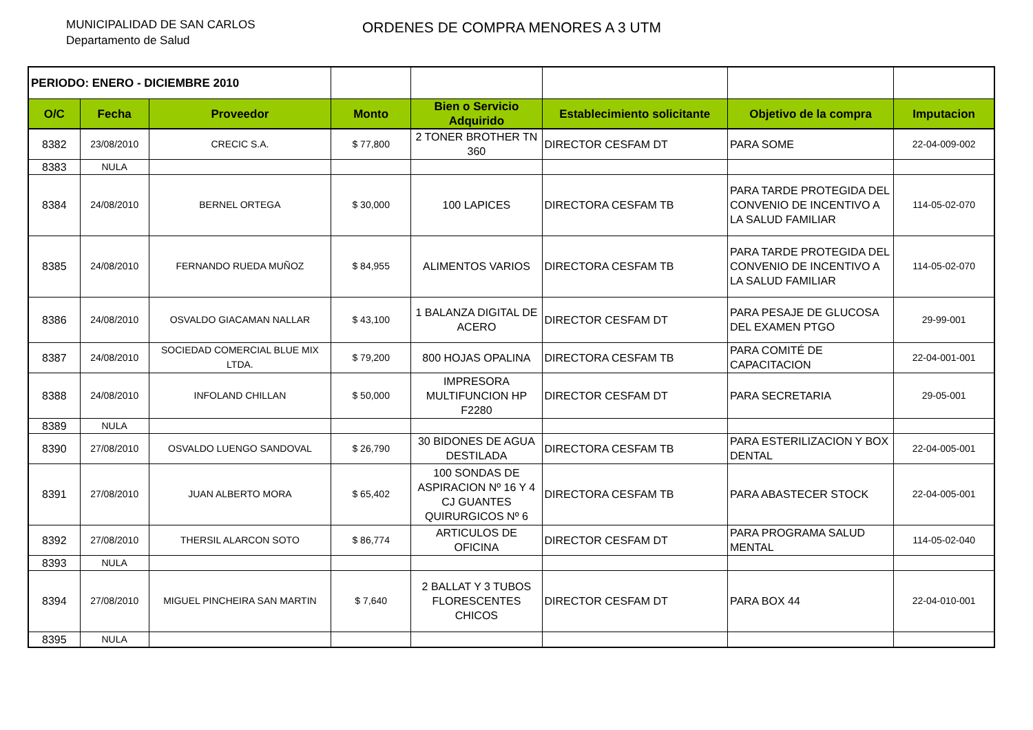MUNICIPALIDAD DE SAN CARLOS
Departamento de Salud
ORDENES DE COMPRA MENORES A 3 UTM
| PERIODO: ENERO - DICIEMBRE 2010 | | | | | | | |
| O/C | Fecha | Proveedor | Monto | Bien o Servicio Adquirido | Establecimiento solicitante | Objetivo de la compra | Imputacion |
| 8382 | 23/08/2010 | CRECIC S.A. | $ 77,800 | 2 TONER BROTHER TN 360 | DIRECTOR CESFAM DT | PARA SOME | 22-04-009-002 |
| 8383 | NULA | | | | | | |
| 8384 | 24/08/2010 | BERNEL ORTEGA | $ 30,000 | 100 LAPICES | DIRECTORA CESFAM TB | PARA TARDE PROTEGIDA DEL CONVENIO DE INCENTIVO A LA SALUD FAMILIAR | 114-05-02-070 |
| 8385 | 24/08/2010 | FERNANDO RUEDA MUÑOZ | $ 84,955 | ALIMENTOS VARIOS | DIRECTORA CESFAM TB | PARA TARDE PROTEGIDA DEL CONVENIO DE INCENTIVO A LA SALUD FAMILIAR | 114-05-02-070 |
| 8386 | 24/08/2010 | OSVALDO GIACAMAN NALLAR | $ 43,100 | 1 BALANZA DIGITAL DE ACERO | DIRECTOR CESFAM DT | PARA PESAJE DE GLUCOSA DEL EXAMEN PTGO | 29-99-001 |
| 8387 | 24/08/2010 | SOCIEDAD COMERCIAL BLUE MIX LTDA. | $ 79,200 | 800 HOJAS OPALINA | DIRECTORA CESFAM TB | PARA COMITÉ DE CAPACITACION | 22-04-001-001 |
| 8388 | 24/08/2010 | INFOLAND CHILLAN | $ 50,000 | IMPRESORA MULTIFUNCION HP F2280 | DIRECTOR CESFAM DT | PARA SECRETARIA | 29-05-001 |
| 8389 | NULA | | | | | | |
| 8390 | 27/08/2010 | OSVALDO LUENGO SANDOVAL | $ 26,790 | 30 BIDONES DE AGUA DESTILADA | DIRECTORA CESFAM TB | PARA ESTERILIZACION Y BOX DENTAL | 22-04-005-001 |
| 8391 | 27/08/2010 | JUAN ALBERTO MORA | $ 65,402 | 100 SONDAS DE ASPIRACION Nº 16 Y 4 CJ GUANTES QUIRURGICOS Nº 6 | DIRECTORA CESFAM TB | PARA ABASTECER STOCK | 22-04-005-001 |
| 8392 | 27/08/2010 | THERSIL ALARCON SOTO | $ 86,774 | ARTICULOS DE OFICINA | DIRECTOR CESFAM DT | PARA PROGRAMA SALUD MENTAL | 114-05-02-040 |
| 8393 | NULA | | | | | | |
| 8394 | 27/08/2010 | MIGUEL PINCHEIRA SAN MARTIN | $ 7,640 | 2 BALLAT Y 3 TUBOS FLORESCENTES CHICOS | DIRECTOR CESFAM DT | PARA BOX 44 | 22-04-010-001 |
| 8395 | NULA | | | | | | |